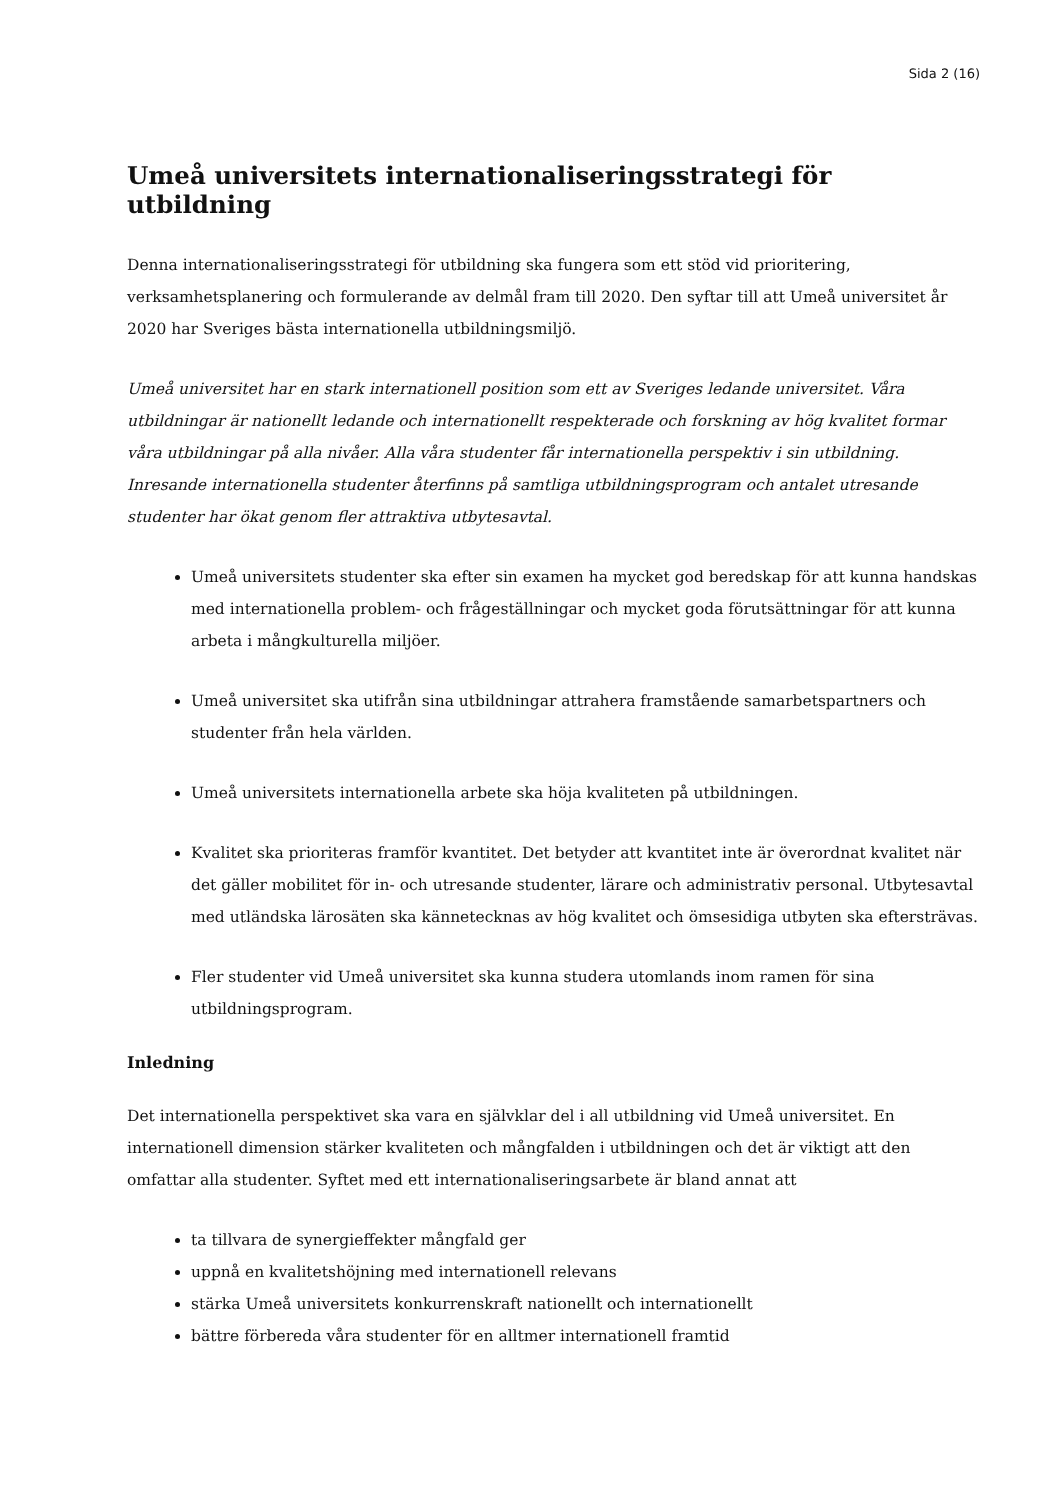Sida 2 (16)
Umeå universitets internationaliseringsstrategi för utbildning
Denna internationaliseringsstrategi för utbildning ska fungera som ett stöd vid prioritering, verksamhetsplanering och formulerande av delmål fram till 2020. Den syftar till att Umeå universitet år 2020 har Sveriges bästa internationella utbildningsmiljö.
Umeå universitet har en stark internationell position som ett av Sveriges ledande universitet. Våra utbildningar är nationellt ledande och internationellt respekterade och forskning av hög kvalitet formar våra utbildningar på alla nivåer. Alla våra studenter får internationella perspektiv i sin utbildning. Inresande internationella studenter återfinns på samtliga utbildningsprogram och antalet utresande studenter har ökat genom fler attraktiva utbytesavtal.
Umeå universitets studenter ska efter sin examen ha mycket god beredskap för att kunna handskas med internationella problem- och frågeställningar och mycket goda förutsättningar för att kunna arbeta i mångkulturella miljöer.
Umeå universitet ska utifrån sina utbildningar attrahera framstående samarbetspartners och studenter från hela världen.
Umeå universitets internationella arbete ska höja kvaliteten på utbildningen.
Kvalitet ska prioriteras framför kvantitet. Det betyder att kvantitet inte är överordnat kvalitet när det gäller mobilitet för in- och utresande studenter, lärare och administrativ personal. Utbytesavtal med utländska lärosäten ska kännetecknas av hög kvalitet och ömsesidiga utbyten ska eftersträvas.
Fler studenter vid Umeå universitet ska kunna studera utomlands inom ramen för sina utbildningsprogram.
Inledning
Det internationella perspektivet ska vara en självklar del i all utbildning vid Umeå universitet. En internationell dimension stärker kvaliteten och mångfalden i utbildningen och det är viktigt att den omfattar alla studenter. Syftet med ett internationaliseringsarbete är bland annat att
ta tillvara de synergieffekter mångfald ger
uppnå en kvalitetshöjning med internationell relevans
stärka Umeå universitets konkurrenskraft nationellt och internationellt
bättre förbereda våra studenter för en alltmer internationell framtid